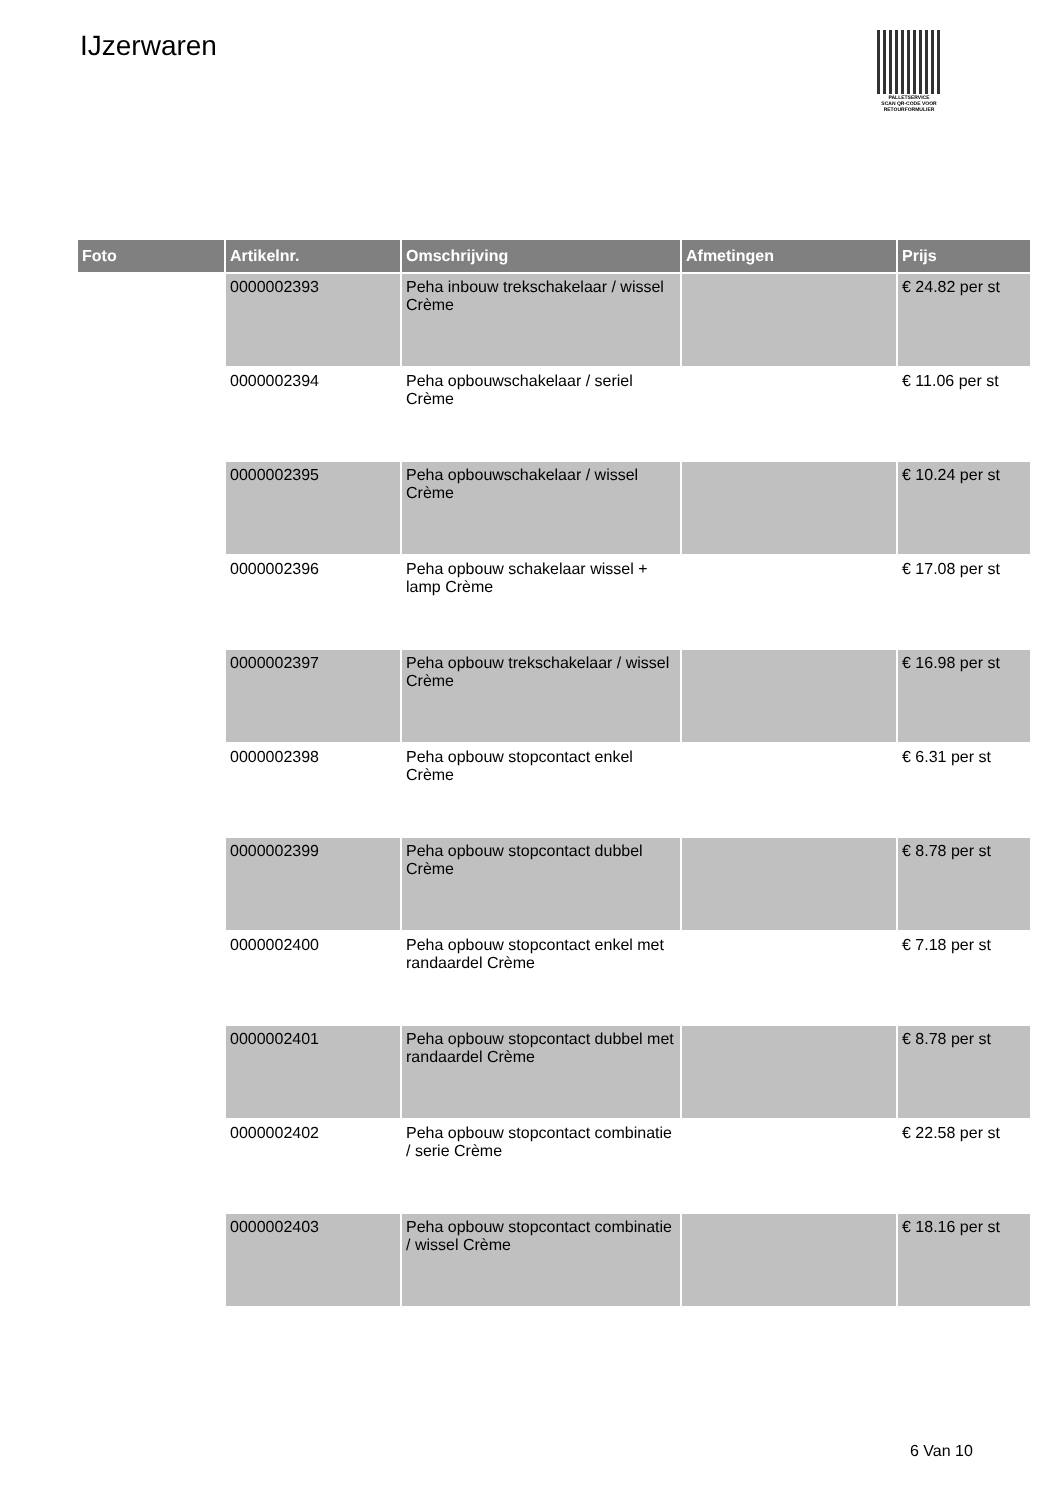IJzerwaren
PALLETSERVICE
SCAN QR-CODE VOOR RETOURFORMULIER
| Foto | Artikelnr. | Omschrijving | Afmetingen | Prijs |
| --- | --- | --- | --- | --- |
| | 0000002393 | Peha inbouw trekschakelaar / wissel Crème | | € 24.82 per st |
| | 0000002394 | Peha opbouwschakelaar / seriel Crème | | € 11.06 per st |
| | 0000002395 | Peha opbouwschakelaar / wissel Crème | | € 10.24 per st |
| | 0000002396 | Peha opbouw schakelaar wissel + lamp Crème | | € 17.08 per st |
| | 0000002397 | Peha opbouw trekschakelaar / wissel Crème | | € 16.98 per st |
| | 0000002398 | Peha opbouw stopcontact enkel Crème | | € 6.31 per st |
| | 0000002399 | Peha opbouw stopcontact dubbel Crème | | € 8.78 per st |
| | 0000002400 | Peha opbouw stopcontact enkel met randaardel Crème | | € 7.18 per st |
| | 0000002401 | Peha opbouw stopcontact dubbel met randaardel Crème | | € 8.78 per st |
| | 0000002402 | Peha opbouw stopcontact combinatie / serie Crème | | € 22.58 per st |
| | 0000002403 | Peha opbouw stopcontact combinatie / wissel Crème | | € 18.16 per st |
6 Van 10